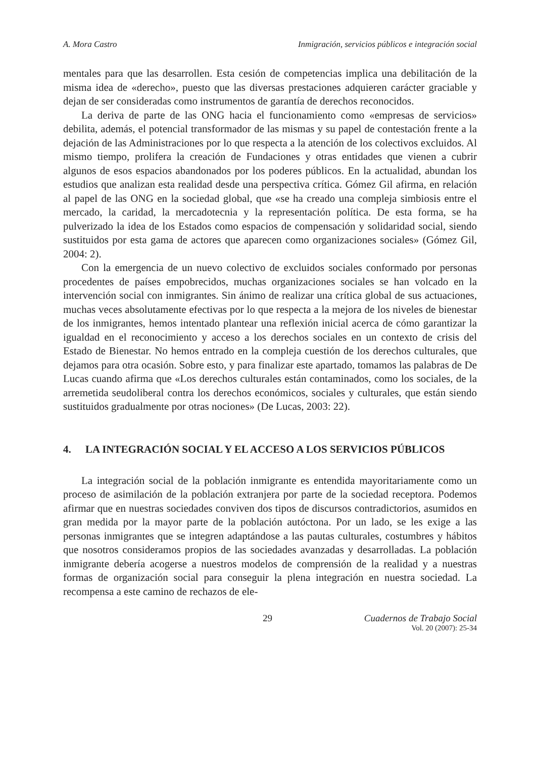A. Mora Castro Inmigración, servicios públicos e integración social
mentales para que las desarrollen. Esta cesión de competencias implica una debilitación de la misma idea de «derecho», puesto que las diversas prestaciones adquieren carácter graciable y dejan de ser consideradas como instrumentos de garantía de derechos reconocidos.
La deriva de parte de las ONG hacia el funcionamiento como «empresas de servicios» debilita, además, el potencial transformador de las mismas y su papel de contestación frente a la dejación de las Administraciones por lo que respecta a la atención de los colectivos excluidos. Al mismo tiempo, prolifera la creación de Fundaciones y otras entidades que vienen a cubrir algunos de esos espacios abandonados por los poderes públicos. En la actualidad, abundan los estudios que analizan esta realidad desde una perspectiva crítica. Gómez Gil afirma, en relación al papel de las ONG en la sociedad global, que «se ha creado una compleja simbiosis entre el mercado, la caridad, la mercadotecnia y la representación política. De esta forma, se ha pulverizado la idea de los Estados como espacios de compensación y solidaridad social, siendo sustituidos por esta gama de actores que aparecen como organizaciones sociales» (Gómez Gil, 2004: 2).
Con la emergencia de un nuevo colectivo de excluidos sociales conformado por personas procedentes de países empobrecidos, muchas organizaciones sociales se han volcado en la intervención social con inmigrantes. Sin ánimo de realizar una crítica global de sus actuaciones, muchas veces absolutamente efectivas por lo que respecta a la mejora de los niveles de bienestar de los inmigrantes, hemos intentado plantear una reflexión inicial acerca de cómo garantizar la igualdad en el reconocimiento y acceso a los derechos sociales en un contexto de crisis del Estado de Bienestar. No hemos entrado en la compleja cuestión de los derechos culturales, que dejamos para otra ocasión. Sobre esto, y para finalizar este apartado, tomamos las palabras de De Lucas cuando afirma que «Los derechos culturales están contaminados, como los sociales, de la arremetida seudoliberal contra los derechos económicos, sociales y culturales, que están siendo sustituidos gradualmente por otras nociones» (De Lucas, 2003: 22).
4. LA INTEGRACIÓN SOCIAL Y EL ACCESO A LOS SERVICIOS PÚBLICOS
La integración social de la población inmigrante es entendida mayoritariamente como un proceso de asimilación de la población extranjera por parte de la sociedad receptora. Podemos afirmar que en nuestras sociedades conviven dos tipos de discursos contradictorios, asumidos en gran medida por la mayor parte de la población autóctona. Por un lado, se les exige a las personas inmigrantes que se integren adaptándose a las pautas culturales, costumbres y hábitos que nosotros consideramos propios de las sociedades avanzadas y desarrolladas. La población inmigrante debería acogerse a nuestros modelos de comprensión de la realidad y a nuestras formas de organización social para conseguir la plena integración en nuestra sociedad. La recompensa a este camino de rechazos de ele-
29 Cuadernos de Trabajo Social
Vol. 20 (2007): 25-34